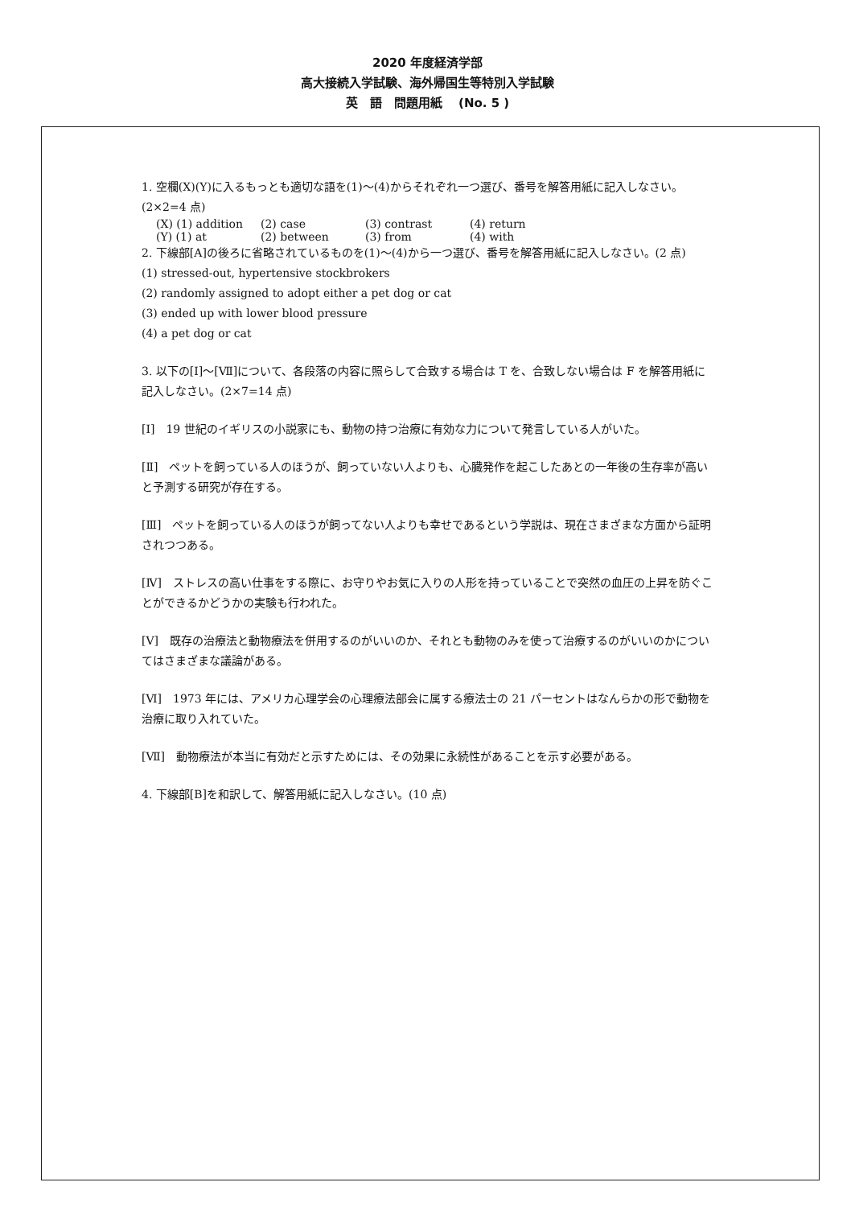2020 年度経済学部
高大接続入学試験、海外帰国生等特別入学試験
英　語　問題用紙　 (No. 5 )
1. 空欄(X)(Y)に入るもっとも適切な語を(1)～(4)からそれぞれ一つ選び、番号を解答用紙に記入しなさい。(2×2=4 点)
(X) (1) addition (2) case (3) contrast (4) return
(Y) (1) at (2) between (3) from (4) with
2. 下線部[A]の後ろに省略されているものを(1)～(4)から一つ選び、番号を解答用紙に記入しなさい。(2 点)
(1) stressed-out, hypertensive stockbrokers
(2) randomly assigned to adopt either a pet dog or cat
(3) ended up with lower blood pressure
(4) a pet dog or cat
3. 以下の[Ⅰ]～[Ⅶ]について、各段落の内容に照らして合致する場合は T を、合致しない場合は F を解答用紙に記入しなさい。(2×7=14 点)
[Ⅰ]　19 世紀のイギリスの小説家にも、動物の持つ治療に有効な力について発言している人がいた。
[Ⅱ]　ペットを飼っている人のほうが、飼っていない人よりも、心臓発作を起こしたあとの一年後の生存率が高いと予測する研究が存在する。
[Ⅲ]　ペットを飼っている人のほうが飼ってない人よりも幸せであるという学説は、現在さまざまな方面から証明されつつある。
[Ⅳ]　ストレスの高い仕事をする際に、お守りやお気に入りの人形を持っていることで突然の血圧の上昇を防ぐことができるかどうかの実験も行われた。
[Ⅴ]　既存の治療法と動物療法を併用するのがいいのか、それとも動物のみを使って治療するのがいいのかについてはさまざまな議論がある。
[Ⅵ]　1973 年には、アメリカ心理学会の心理療法部会に属する療法士の 21 パーセントはなんらかの形で動物を治療に取り入れていた。
[Ⅶ]　動物療法が本当に有効だと示すためには、その効果に永続性があることを示す必要がある。
4. 下線部[B]を和訳して、解答用紙に記入しなさい。(10 点)